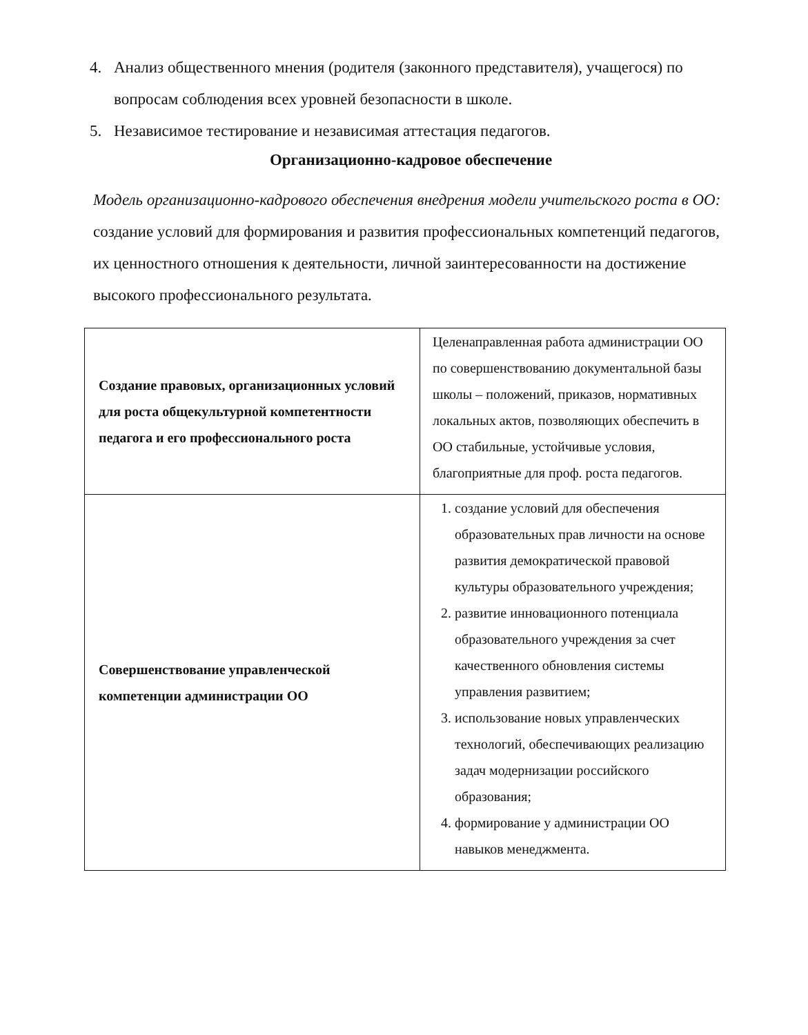4. Анализ общественного мнения (родителя (законного представителя), учащегося) по вопросам соблюдения всех уровней безопасности в школе.
5. Независимое тестирование и независимая аттестация педагогов.
Организационно-кадровое обеспечение
Модель организационно-кадрового обеспечения внедрения модели учительского роста в ОО: создание условий для формирования и развития профессиональных компетенций педагогов, их ценностного отношения к деятельности, личной заинтересованности на достижение высокого профессионального результата.
| Создание правовых, организационных условий для роста общекультурной компетентности педагога и его профессионального роста | Целенаправленная работа администрации ОО по совершенствованию документальной базы школы – положений, приказов, нормативных локальных актов, позволяющих обеспечить в ОО стабильные, устойчивые условия, благоприятные для проф. роста педагогов. |
| Совершенствование управленческой компетенции администрации ОО | 1. создание условий для обеспечения образовательных прав личности на основе развития демократической правовой культуры образовательного учреждения; 2. развитие инновационного потенциала образовательного учреждения за счет качественного обновления системы управления развитием; 3. использование новых управленческих технологий, обеспечивающих реализацию задач модернизации российского образования; 4. формирование у администрации ОО навыков менеджмента. |